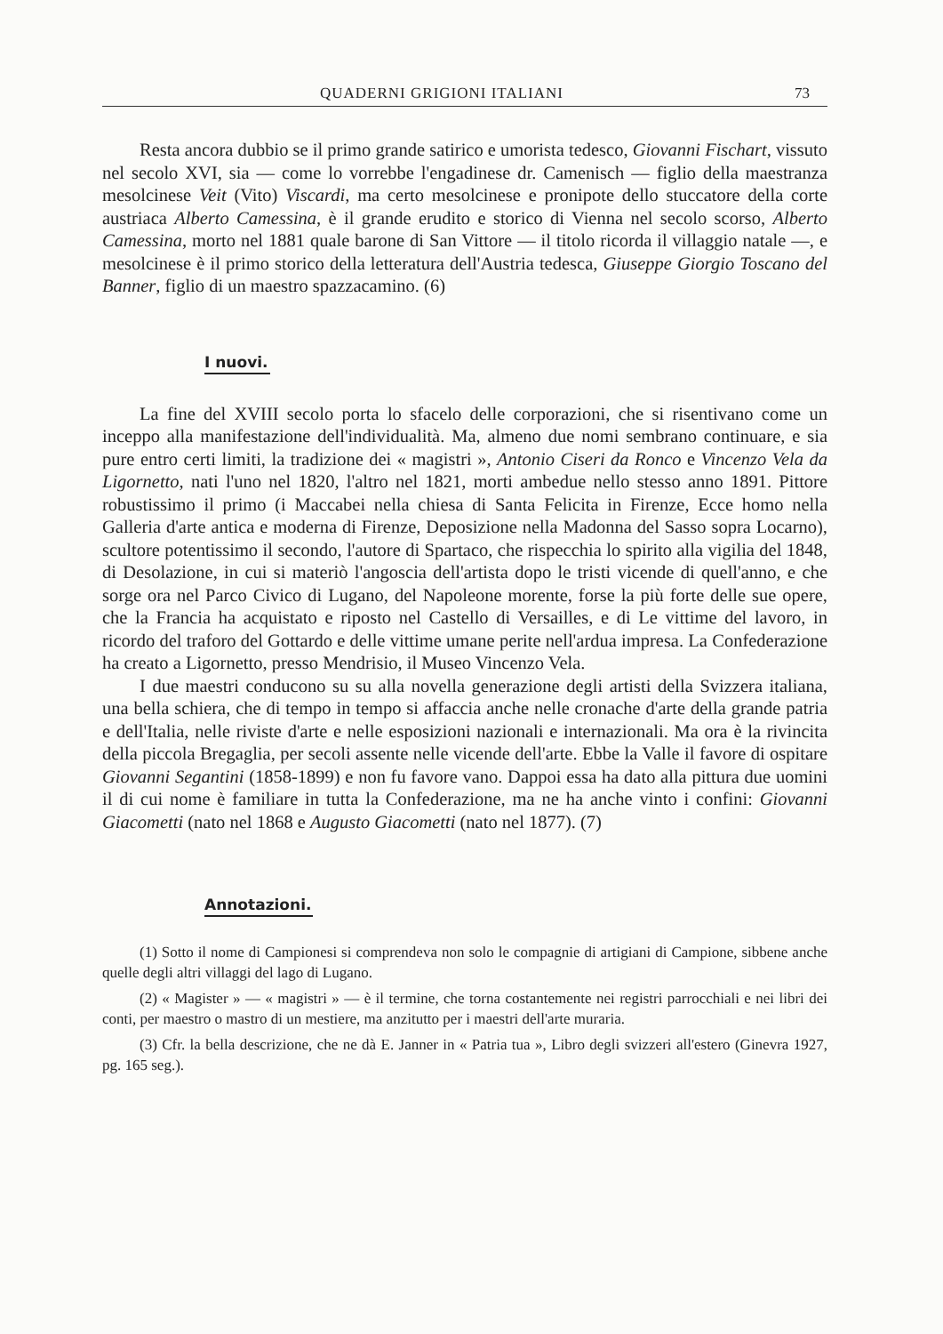QUADERNI GRIGIONI ITALIANI 73
Resta ancora dubbio se il primo grande satirico e umorista tedesco, Giovanni Fischart, vissuto nel secolo XVI, sia — come lo vorrebbe l'engadinese dr. Camenisch — figlio della maestranza mesolcinese Veit (Vito) Viscardi, ma certo mesolcinese e pronipote dello stuccatore della corte austriaca Alberto Camessina, è il grande erudito e storico di Vienna nel secolo scorso, Alberto Camessina, morto nel 1881 quale barone di San Vittore — il titolo ricorda il villaggio natale —, e mesolcinese è il primo storico della letteratura dell'Austria tedesca, Giuseppe Giorgio Toscano del Banner, figlio di un maestro spazzacamino. (6)
I nuovi.
La fine del XVIII secolo porta lo sfacelo delle corporazioni, che si risentivano come un inceppo alla manifestazione dell'individualità. Ma, almeno due nomi sembrano continuare, e sia pure entro certi limiti, la tradizione dei « magistri », Antonio Ciseri da Ronco e Vincenzo Vela da Ligornetto, nati l'uno nel 1820, l'altro nel 1821, morti ambedue nello stesso anno 1891. Pittore robustissimo il primo (i Maccabei nella chiesa di Santa Felicita in Firenze, Ecce homo nella Galleria d'arte antica e moderna di Firenze, Deposizione nella Madonna del Sasso sopra Locarno), scultore potentissimo il secondo, l'autore di Spartaco, che rispecchia lo spirito alla vigilia del 1848, di Desolazione, in cui si materiò l'angoscia dell'artista dopo le tristi vicende di quell'anno, e che sorge ora nel Parco Civico di Lugano, del Napoleone morente, forse la più forte delle sue opere, che la Francia ha acquistato e riposto nel Castello di Versailles, e di Le vittime del lavoro, in ricordo del traforo del Gottardo e delle vittime umane perite nell'ardua impresa. La Confederazione ha creato a Ligornetto, presso Mendrisio, il Museo Vincenzo Vela.
I due maestri conducono su su alla novella generazione degli artisti della Svizzera italiana, una bella schiera, che di tempo in tempo si affaccia anche nelle cronache d'arte della grande patria e dell'Italia, nelle riviste d'arte e nelle esposizioni nazionali e internazionali. Ma ora è la rivincita della piccola Bregaglia, per secoli assente nelle vicende dell'arte. Ebbe la Valle il favore di ospitare Giovanni Segantini (1858-1899) e non fu favore vano. Dappoi essa ha dato alla pittura due uomini il di cui nome è familiare in tutta la Confederazione, ma ne ha anche vinto i confini: Giovanni Giacometti (nato nel 1868 e Augusto Giacometti (nato nel 1877). (7)
Annotazioni.
(1) Sotto il nome di Campionesi si comprendeva non solo le compagnie di artigiani di Campione, sibbene anche quelle degli altri villaggi del lago di Lugano.
(2) « Magister » — « magistri » — è il termine, che torna costantemente nei registri parrocchiali e nei libri dei conti, per maestro o mastro di un mestiere, ma anzitutto per i maestri dell'arte muraria.
(3) Cfr. la bella descrizione, che ne dà E. Janner in « Patria tua », Libro degli svizzeri all'estero (Ginevra 1927, pg. 165 seg.).